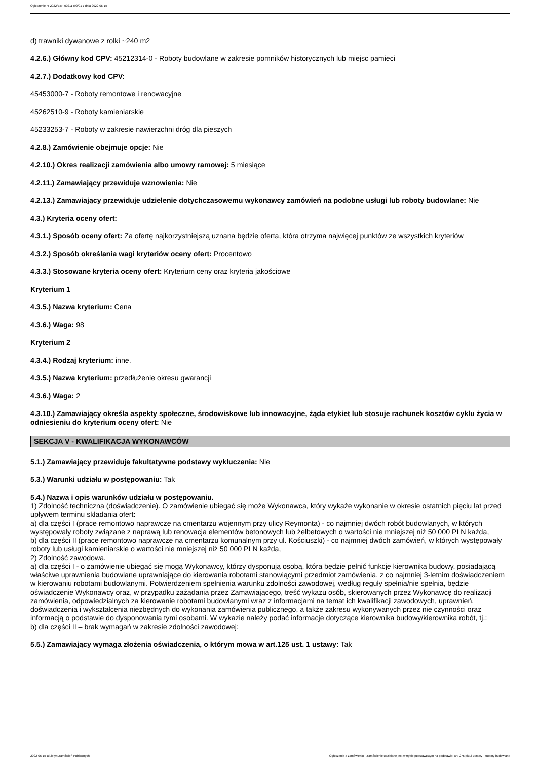Ogłoszenie nr 2022/BZP 00211492/01 z dnia 2022-06-15
d) trawniki dywanowe z rolki ~240 m2
4.2.6.) Główny kod CPV: 45212314-0 - Roboty budowlane w zakresie pomników historycznych lub miejsc pamięci
4.2.7.) Dodatkowy kod CPV:
45453000-7 - Roboty remontowe i renowacyjne
45262510-9 - Roboty kamieniarskie
45233253-7 - Roboty w zakresie nawierzchni dróg dla pieszych
4.2.8.) Zamówienie obejmuje opcje: Nie
4.2.10.) Okres realizacji zamówienia albo umowy ramowej: 5 miesiące
4.2.11.) Zamawiający przewiduje wznowienia: Nie
4.2.13.) Zamawiający przewiduje udzielenie dotychczasowemu wykonawcy zamówień na podobne usługi lub roboty budowlane: Nie
4.3.) Kryteria oceny ofert:
4.3.1.) Sposób oceny ofert: Za ofertę najkorzystniejszą uznana będzie oferta, która otrzyma najwięcej punktów ze wszystkich kryteriów
4.3.2.) Sposób określania wagi kryteriów oceny ofert: Procentowo
4.3.3.) Stosowane kryteria oceny ofert: Kryterium ceny oraz kryteria jakościowe
Kryterium 1
4.3.5.) Nazwa kryterium: Cena
4.3.6.) Waga: 98
Kryterium 2
4.3.4.) Rodzaj kryterium: inne.
4.3.5.) Nazwa kryterium: przedłużenie okresu gwarancji
4.3.6.) Waga: 2
4.3.10.) Zamawiający określa aspekty społeczne, środowiskowe lub innowacyjne, żąda etykiet lub stosuje rachunek kosztów cyklu życia w odniesieniu do kryterium oceny ofert: Nie
SEKCJA V - KWALIFIKACJA WYKONAWCÓW
5.1.) Zamawiający przewiduje fakultatywne podstawy wykluczenia: Nie
5.3.) Warunki udziału w postępowaniu: Tak
5.4.) Nazwa i opis warunków udziału w postępowaniu.
1) Zdolność techniczna (doświadczenie). O zamówienie ubiegać się może Wykonawca, który wykaże wykonanie w okresie ostatnich pięciu lat przed upływem terminu składania ofert:
a) dla części I (prace remontowo naprawcze na cmentarzu wojennym przy ulicy Reymonta) - co najmniej dwóch robót budowlanych, w których występowały roboty związane z naprawą lub renowacja elementów betonowych lub żelbetowych o wartości nie mniejszej niż 50 000 PLN każda,
b) dla części II (prace remontowo naprawcze na cmentarzu komunalnym przy ul. Kościuszki) - co najmniej dwóch zamówień, w których występowały roboty lub usługi kamieniarskie o wartości nie mniejszej niż 50 000 PLN każda,
2) Zdolność zawodowa.
a) dla części I - o zamówienie ubiegać się mogą Wykonawcy, którzy dysponują osobą, która będzie pełnić funkcję kierownika budowy, posiadającą właściwe uprawnienia budowlane uprawniające do kierowania robotami stanowiącymi przedmiot zamówienia, z co najmniej 3-letnim doświadczeniem w kierowaniu robotami budowlanymi. Potwierdzeniem spełnienia warunku zdolności zawodowej, według reguły spełnia/nie spełnia, będzie oświadczenie Wykonawcy oraz, w przypadku zażądania przez Zamawiającego, treść wykazu osób, skierowanych przez Wykonawcę do realizacji zamówienia, odpowiedzialnych za kierowanie robotami budowlanymi wraz z informacjami na temat ich kwalifikacji zawodowych, uprawnień, doświadczenia i wykształcenia niezbędnych do wykonania zamówienia publicznego, a także zakresu wykonywanych przez nie czynności oraz informacją o podstawie do dysponowania tymi osobami. W wykazie należy podać informacje dotyczące kierownika budowy/kierownika robót, tj.:
b) dla części II – brak wymagań w zakresie zdolności zawodowej:
5.5.) Zamawiający wymaga złożenia oświadczenia, o którym mowa w art.125 ust. 1 ustawy: Tak
2022-06-15 Biuletyn Zamówień Publicznych Ogłoszenie o zamówieniu - Zamówienie udzielane jest w trybie podstawowym na podstawie: art. 275 pkt 2 ustawy - Roboty budowlane